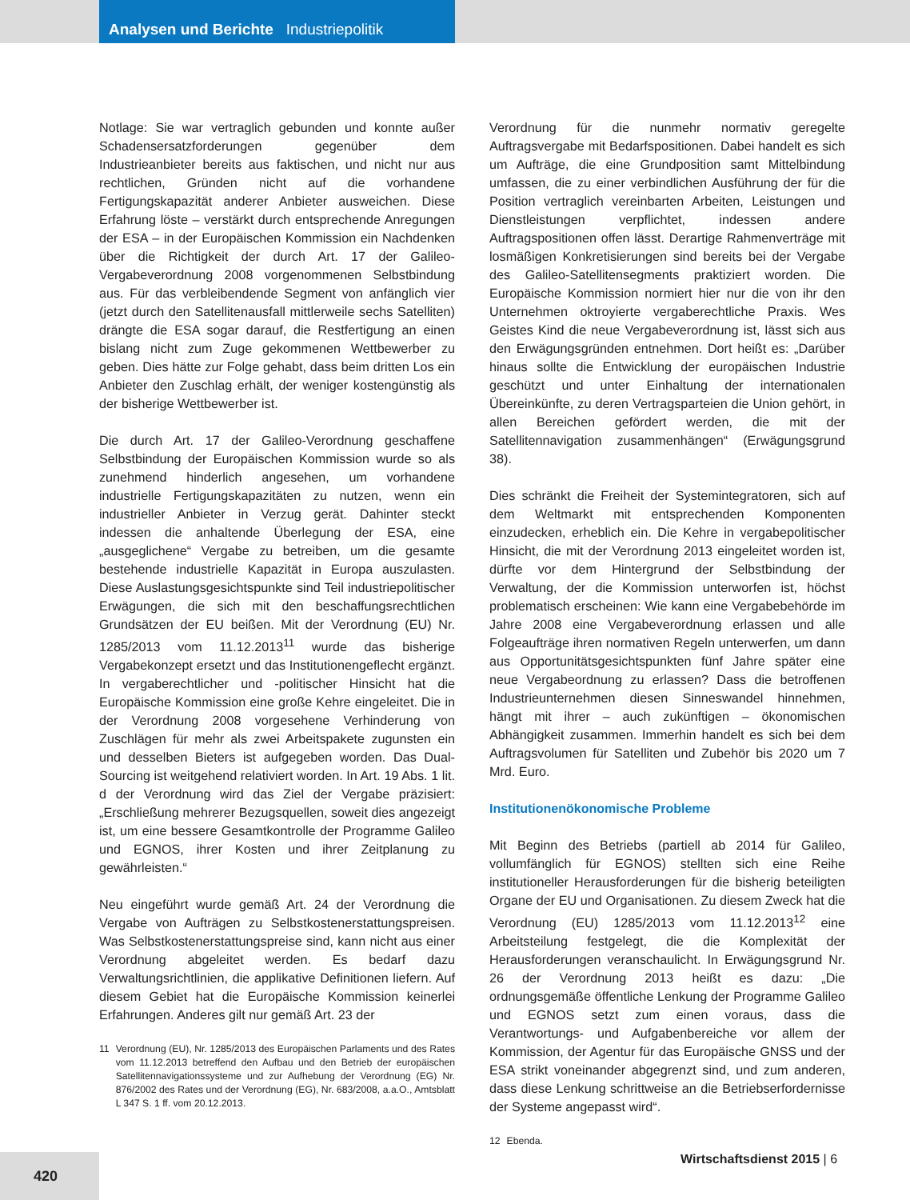Analysen und Berichte Industriepolitik
Notlage: Sie war vertraglich gebunden und konnte außer Schadensersatzforderungen gegenüber dem Industrieanbieter bereits aus faktischen, und nicht nur aus rechtlichen, Gründen nicht auf die vorhandene Fertigungskapazität anderer Anbieter ausweichen. Diese Erfahrung löste – verstärkt durch entsprechende Anregungen der ESA – in der Europäischen Kommission ein Nachdenken über die Richtigkeit der durch Art. 17 der Galileo-Vergabeverordnung 2008 vorgenommenen Selbstbindung aus. Für das verbleibendende Segment von anfänglich vier (jetzt durch den Satellitenausfall mittlerweile sechs Satelliten) drängte die ESA sogar darauf, die Restfertigung an einen bislang nicht zum Zuge gekommenen Wettbewerber zu geben. Dies hätte zur Folge gehabt, dass beim dritten Los ein Anbieter den Zuschlag erhält, der weniger kostengünstig als der bisherige Wettbewerber ist.
Die durch Art. 17 der Galileo-Verordnung geschaffene Selbstbindung der Europäischen Kommission wurde so als zunehmend hinderlich angesehen, um vorhandene industrielle Fertigungskapazitäten zu nutzen, wenn ein industrieller Anbieter in Verzug gerät. Dahinter steckt indessen die anhaltende Überlegung der ESA, eine „ausgeglichene“ Vergabe zu betreiben, um die gesamte bestehende industrielle Kapazität in Europa auszulasten. Diese Auslastungsgesichtspunkte sind Teil industriepolitischer Erwägungen, die sich mit den beschaffungsrechtlichen Grundsätzen der EU beißen. Mit der Verordnung (EU) Nr. 1285/2013 vom 11.12.2013<sup>11</sup> wurde das bisherige Vergabekonzept ersetzt und das Institutionengeflecht ergänzt. In vergaberechtlicher und -politischer Hinsicht hat die Europäische Kommission eine große Kehre eingeleitet. Die in der Verordnung 2008 vorgesehene Verhinderung von Zuschlägen für mehr als zwei Arbeitspakete zugunsten ein und desselben Bieters ist aufgegeben worden. Das Dual-Sourcing ist weitgehend relativiert worden. In Art. 19 Abs. 1 lit. d der Verordnung wird das Ziel der Vergabe präzisiert: „Erschließung mehrerer Bezugsquellen, soweit dies angezeigt ist, um eine bessere Gesamtkontrolle der Programme Galileo und EGNOS, ihrer Kosten und ihrer Zeitplanung zu gewährleisten.“
Neu eingeführt wurde gemäß Art. 24 der Verordnung die Vergabe von Aufträgen zu Selbstkostenerstattungspreisen. Was Selbstkostenerstattungspreise sind, kann nicht aus einer Verordnung abgeleitet werden. Es bedarf dazu Verwaltungsrichtlinien, die applikative Definitionen liefern. Auf diesem Gebiet hat die Europäische Kommission keinerlei Erfahrungen. Anderes gilt nur gemäß Art. 23 der
11 Verordnung (EU), Nr. 1285/2013 des Europäischen Parlaments und des Rates vom 11.12.2013 betreffend den Aufbau und den Betrieb der europäischen Satellitennavigationssysteme und zur Aufhebung der Verordnung (EG) Nr. 876/2002 des Rates und der Verordnung (EG), Nr. 683/2008, a.a.O., Amtsblatt L 347 S. 1 ff. vom 20.12.2013.
Verordnung für die nunmehr normativ geregelte Auftragsvergabe mit Bedarfspositionen. Dabei handelt es sich um Aufträge, die eine Grundposition samt Mittelbindung umfassen, die zu einer verbindlichen Ausführung der für die Position vertraglich vereinbarten Arbeiten, Leistungen und Dienstleistungen verpflichtet, indessen andere Auftragspositionen offen lässt. Derartige Rahmenverträge mit losmäßigen Konkretisierungen sind bereits bei der Vergabe des Galileo-Satellitensegments praktiziert worden. Die Europäische Kommission normiert hier nur die von ihr den Unternehmen oktroyierte vergaberechtliche Praxis. Wes Geistes Kind die neue Vergabeverordnung ist, lässt sich aus den Erwägungsgründen entnehmen. Dort heißt es: „Darüber hinaus sollte die Entwicklung der europäischen Industrie geschützt und unter Einhaltung der internationalen Übereinkünfte, zu deren Vertragsparteien die Union gehört, in allen Bereichen gefördert werden, die mit der Satellitennavigation zusammenhängen“ (Erwägungsgrund 38).
Dies schränkt die Freiheit der Systemintegratoren, sich auf dem Weltmarkt mit entsprechenden Komponenten einzudecken, erheblich ein. Die Kehre in vergabepolitischer Hinsicht, die mit der Verordnung 2013 eingeleitet worden ist, dürfte vor dem Hintergrund der Selbstbindung der Verwaltung, der die Kommission unterworfen ist, höchst problematisch erscheinen: Wie kann eine Vergabebehörde im Jahre 2008 eine Vergabeverordnung erlassen und alle Folgeaufträge ihren normativen Regeln unterwerfen, um dann aus Opportunitätsgesichtspunkten fünf Jahre später eine neue Vergabeordnung zu erlassen? Dass die betroffenen Industrieunternehmen diesen Sinneswandel hinnehmen, hängt mit ihrer – auch zukünftigen – ökonomischen Abhängigkeit zusammen. Immerhin handelt es sich bei dem Auftragsvolumen für Satelliten und Zubehör bis 2020 um 7 Mrd. Euro.
Institutionenökonomische Probleme
Mit Beginn des Betriebs (partiell ab 2014 für Galileo, vollumfänglich für EGNOS) stellten sich eine Reihe institutioneller Herausforderungen für die bisherig beteiligten Organe der EU und Organisationen. Zu diesem Zweck hat die Verordnung (EU) 1285/2013 vom 11.12.2013<sup>12</sup> eine Arbeitsteilung festgelegt, die die Komplexität der Herausforderungen veranschaulicht. In Erwägungsgrund Nr. 26 der Verordnung 2013 heißt es dazu: „Die ordnungsgemäße öffentliche Lenkung der Programme Galileo und EGNOS setzt zum einen voraus, dass die Verantwortungs- und Aufgabenbereiche vor allem der Kommission, der Agentur für das Europäische GNSS und der ESA strikt voneinander abgegrenzt sind, und zum anderen, dass diese Lenkung schrittweise an die Betriebserfordernisse der Systeme angepasst wird“.
12 Ebenda.
Wirtschaftsdienst 2015 | 6
420